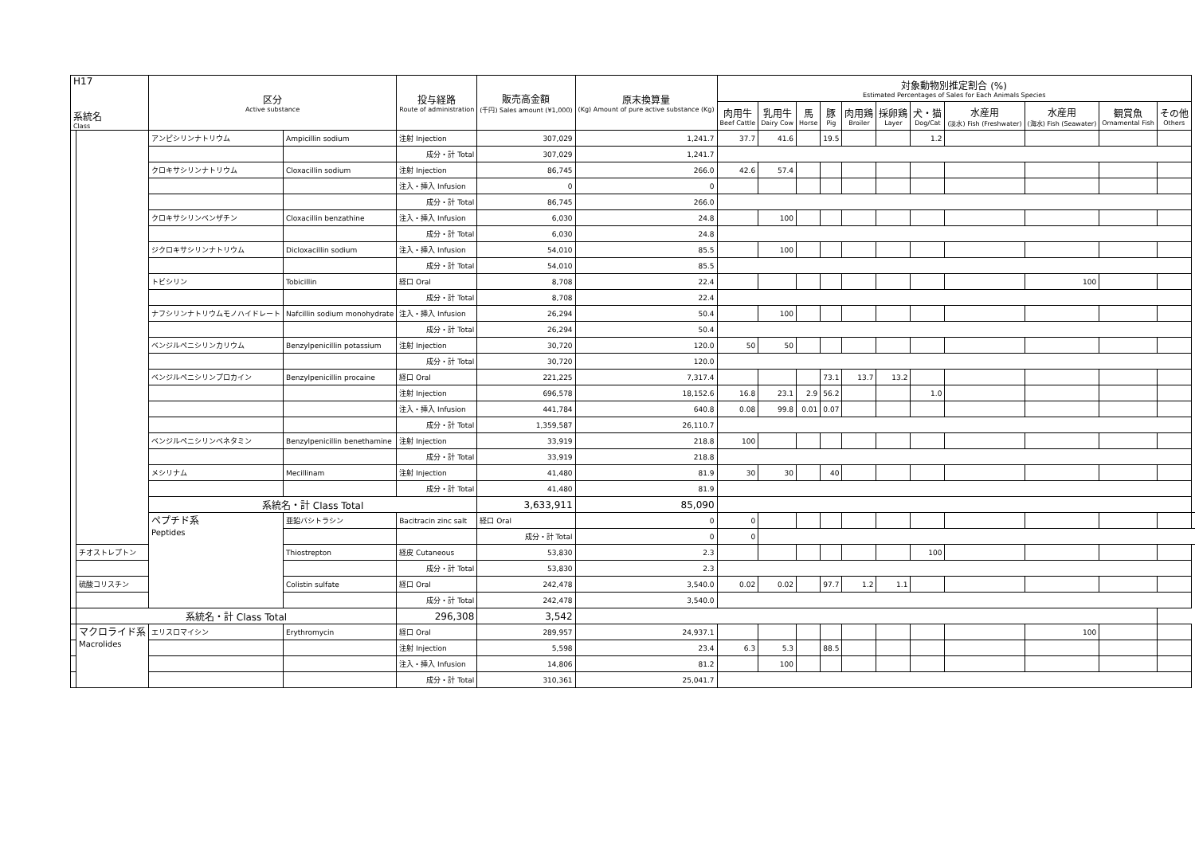| H17 系統名 Class | | 区分 Active substance | | 投与経路 Route of administration | 販売高金額 (千円) Sales amount (¥1,000) | 原末換算量 (Kg) Amount of pure active substance (Kg) | 対象動物別推定割合 (%) Estimated Percentages of Sales for Each Animals Species | | | | | | | | | | | |
| --- | --- | --- | --- | --- | --- | --- | --- | --- | --- | --- | --- | --- | --- | --- | --- | --- | --- | --- |
| | | | | | | | 肉用牛 Beef Cattle | 乳用牛 Dairy Cow | 馬 Horse | 豚 Pig | 肉用鶏 Broiler | 採卵鶏 Layer | 犬・猫 Dog/Cat | 水産用 (淡水) Fish (Freshwater) | 水産用 (海水) Fish (Seawater) | 観賞魚 Ornamental Fish | その他 Others | |
| | | アンピシリンナトリウム | Ampicillin sodium | 注射 Injection | 307,029 | 1,241.7 | 37.7 | 41.6 | | 19.5 | | | 1.2 | | | | | |
| | | | | 成分・計 Total | 307,029 | 1,241.7 | | | | | | | | | | | | |
| | | クロキサシリンナトリウム | Cloxacillin sodium | 注射 Injection | 86,745 | 266.0 | 42.6 | 57.4 | | | | | | | | | | |
| | | | | 注入・挿入 Infusion | 0 | 0 | | | | | | | | | | | | |
| | | | | 成分・計 Total | 86,745 | 266.0 | | | | | | | | | | | | |
| | | クロキサシリンベンザチン | Cloxacillin benzathine | 注入・挿入 Infusion | 6,030 | 24.8 | | 100 | | | | | | | | | | |
| | | | | 成分・計 Total | 6,030 | 24.8 | | | | | | | | | | | | |
| | | ジクロキサシリンナトリウム | Dicloxacillin sodium | 注入・挿入 Infusion | 54,010 | 85.5 | | 100 | | | | | | | | | | |
| | | | | 成分・計 Total | 54,010 | 85.5 | | | | | | | | | | | | |
| | | トビシリン | Tobicillin | 経口 Oral | 8,708 | 22.4 | | | | | | | | | 100 | | | |
| | | | | 成分・計 Total | 8,708 | 22.4 | | | | | | | | | | | | |
| | | ナフシリンナトリウムモノハイドレート | Nafcillin sodium monohydrate | 注入・挿入 Infusion | 26,294 | 50.4 | | 100 | | | | | | | | | | |
| | | | | 成分・計 Total | 26,294 | 50.4 | | | | | | | | | | | | |
| | | ベンジルペニシリンカリウム | Benzylpenicillin potassium | 注射 Injection | 30,720 | 120.0 | 50 | 50 | | | | | | | | | | |
| | | | | 成分・計 Total | 30,720 | 120.0 | | | | | | | | | | | | |
| | | ベンジルペニシリンプロカイン | Benzylpenicillin procaine | 経口 Oral | 221,225 | 7,317.4 | | | | 73.1 | 13.7 | 13.2 | | | | | | |
| | | | | 注射 Injection | 696,578 | 18,152.6 | 16.8 | 23.1 | 2.9 | 56.2 | | | 1.0 | | | | | |
| | | | | 注入・挿入 Infusion | 441,784 | 640.8 | 0.08 | 99.8 | 0.01 | 0.07 | | | | | | | | |
| | | | | 成分・計 Total | 1,359,587 | 26,110.7 | | | | | | | | | | | | |
| | | ベンジルペニシリンベネタミン | Benzylpenicillin benethamine | 注射 Injection | 33,919 | 218.8 | 100 | | | | | | | | | | | |
| | | | | 成分・計 Total | 33,919 | 218.8 | | | | | | | | | | | | |
| | | メシリナム | Mecillinam | 注射 Injection | 41,480 | 81.9 | 30 | 30 | | 40 | | | | | | | | |
| | | | | 成分・計 Total | 41,480 | 81.9 | | | | | | | | | | | | |
| | | 系統名・計 Class Total | | | 3,633,911 | 85,090 | | | | | | | | | | | | |
| | | ペプチド系 Peptides | 亜鉛バシトラシン | Bacitracin zinc salt | 経口 Oral | 0 | 0 | | | | | | | | | | | |
| | | | | | 成分・計 Total | 0 | 0 | | | | | | | | | | | |
| | | | チオストレプトン | Thiostrepton | 経皮 Cutaneous | 53,830 | 2.3 | | | | | | | 100 | | | | |
| | | | | 成分・計 Total | 53,830 | 2.3 | | | | | | | | | | | | |
| | 硫酸コリスチン | | Colistin sulfate | 経口 Oral | 242,478 | 3,540.0 | 0.02 | 0.02 | | 97.7 | 1.2 | 1.1 | | | | | | |
| | | | | 成分・計 Total | 242,478 | 3,540.0 | | | | | | | | | | | | |
| | 系統名・計 Class Total | | | 296,308 | 3,542 | | | | | | | | | | | | | |
| | マクロライド系 Macrolides | エリスロマイシン | Erythromycin | 経口 Oral | 289,957 | 24,937.1 | | | | | | | | | 100 | | | |
| | | | | 注射 Injection | 5,598 | 23.4 | 6.3 | 5.3 | | 88.5 | | | | | | | | |
| | | | | 注入・挿入 Infusion | 14,806 | 81.2 | | 100 | | | | | | | | | | |
| | | | | 成分・計 Total | 310,361 | 25,041.7 | | | | | | | | | | | | |